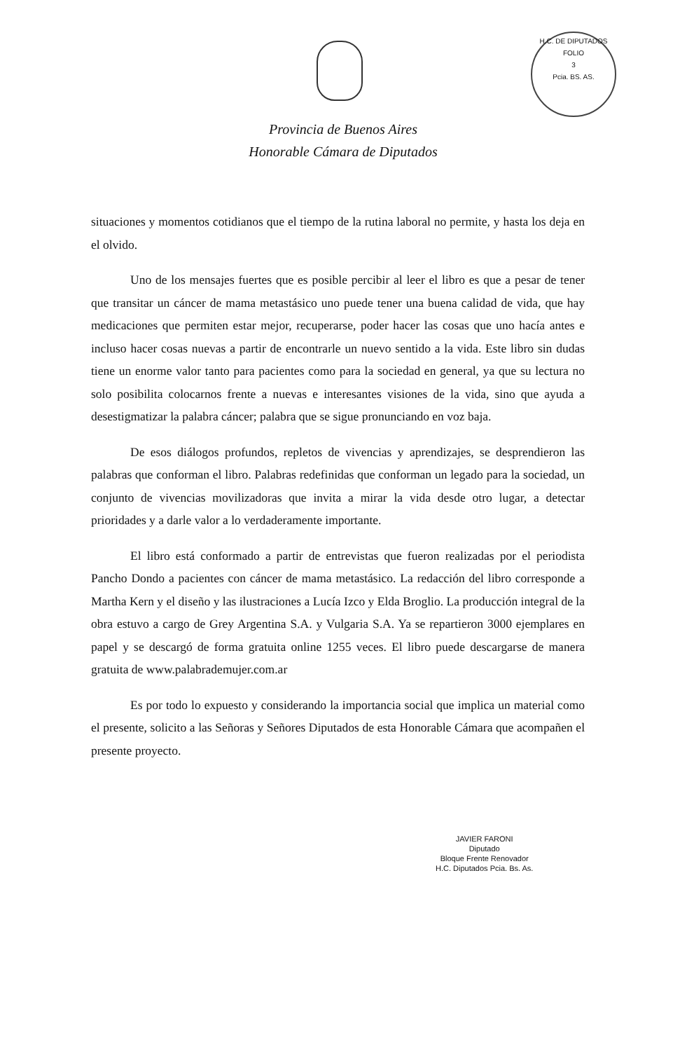H.C. DE DIPUTADOS
FOLIO
3
Pcia. BS. AS.
Provincia de Buenos Aires
Honorable Cámara de Diputados
situaciones y momentos cotidianos que el tiempo de la rutina laboral no permite, y hasta los deja en el olvido.
Uno de los mensajes fuertes que es posible percibir al leer el libro es que a pesar de tener que transitar un cáncer de mama metastásico uno puede tener una buena calidad de vida, que hay medicaciones que permiten estar mejor, recuperarse, poder hacer las cosas que uno hacía antes e incluso hacer cosas nuevas a partir de encontrarle un nuevo sentido a la vida. Este libro sin dudas tiene un enorme valor tanto para pacientes como para la sociedad en general, ya que su lectura no solo posibilita colocarnos frente a nuevas e interesantes visiones de la vida, sino que ayuda a desestigmatizar la palabra cáncer; palabra que se sigue pronunciando en voz baja.
De esos diálogos profundos, repletos de vivencias y aprendizajes, se desprendieron las palabras que conforman el libro. Palabras redefinidas que conforman un legado para la sociedad, un conjunto de vivencias movilizadoras que invita a mirar la vida desde otro lugar, a detectar prioridades y a darle valor a lo verdaderamente importante.
El libro está conformado a partir de entrevistas que fueron realizadas por el periodista Pancho Dondo a pacientes con cáncer de mama metastásico. La redacción del libro corresponde a Martha Kern y el diseño y las ilustraciones a Lucía Izco y Elda Broglio. La producción integral de la obra estuvo a cargo de Grey Argentina S.A. y Vulgaria S.A. Ya se repartieron 3000 ejemplares en papel y se descargó de forma gratuita online 1255 veces. El libro puede descargarse de manera gratuita de www.palabrademujer.com.ar
Es por todo lo expuesto y considerando la importancia social que implica un material como el presente, solicito a las Señoras y Señores Diputados de esta Honorable Cámara que acompañen el presente proyecto.
JAVIER FARONI
Diputado
Bloque Frente Renovador
H.C. Diputados Pcia. Bs. As.